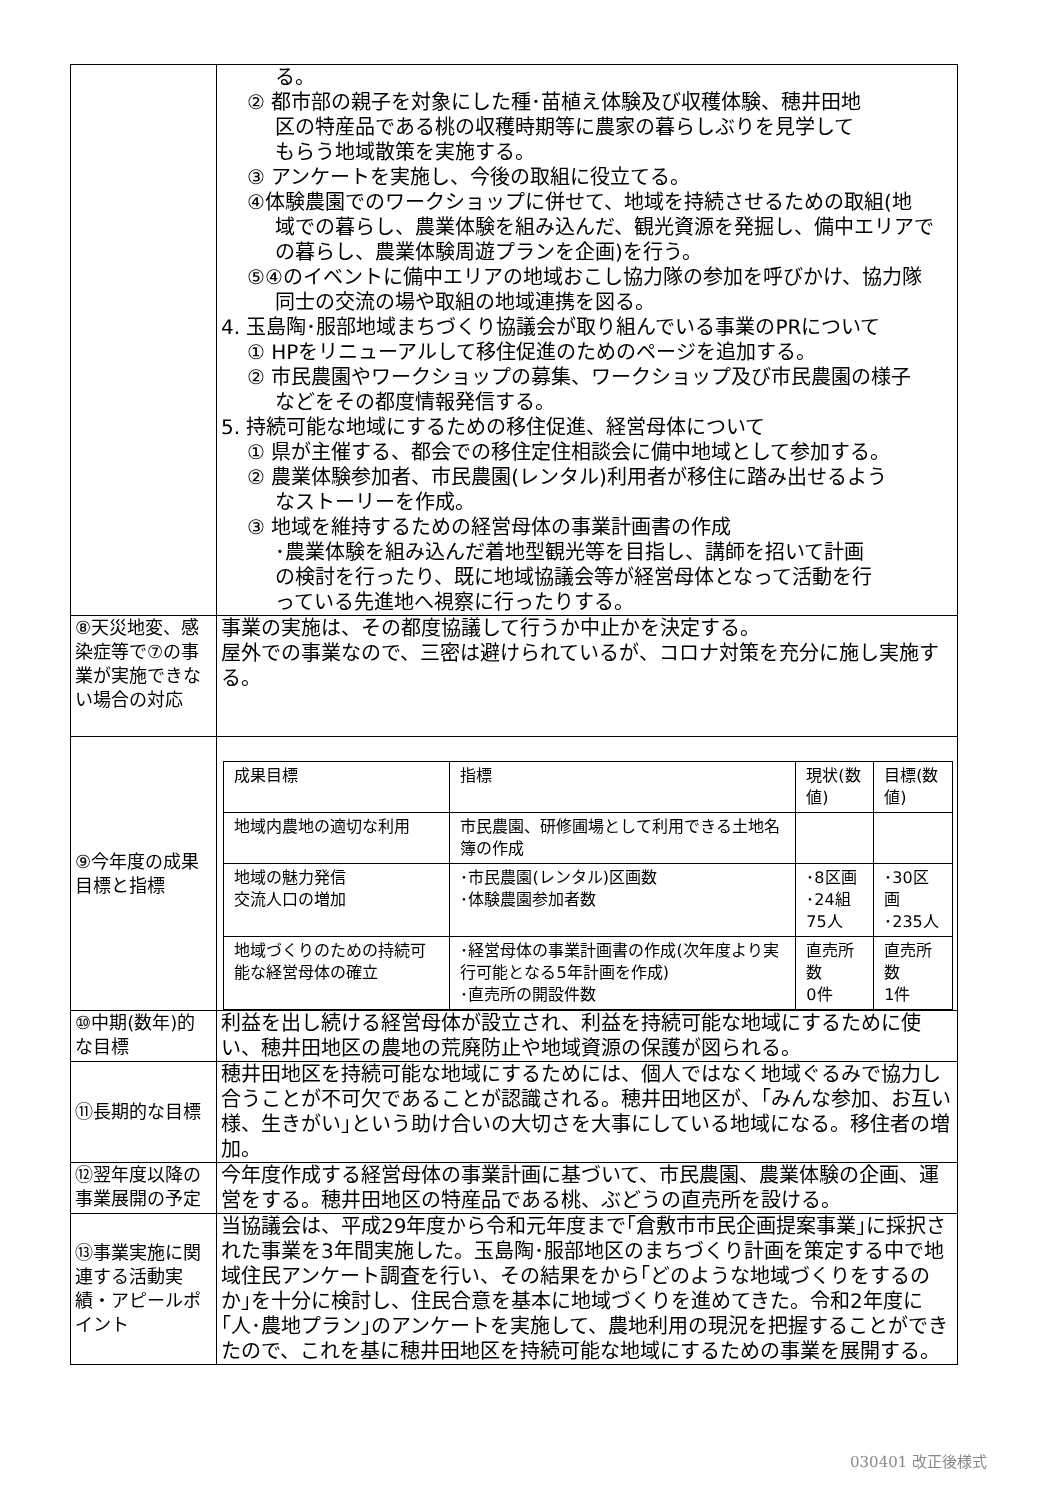| | る。 ② 都市部の親子を対象にした種･苗植え体験及び収穫体験、穂井田地 区の特産品である桃の収穫時期等に農家の暮らしぶりを見学して もらう地域散策を実施する。 ③ アンケートを実施し、今後の取組に役立てる。 ④体験農園でのワークショップに併せて、地域を持続させるための取組(地 域での暮らし、農業体験を組み込んだ、観光資源を発掘し、備中エリアで の暮らし、農業体験周遊プランを企画)を行う。 ⑤④のイベントに備中エリアの地域おこし協力隊の参加を呼びかけ、協力隊 同士の交流の場や取組の地域連携を図る。 4. 玉島陶･服部地域まちづくり協議会が取り組んでいる事業のPRについて ① HPをリニューアルして移住促進のためのページを追加する。 ② 市民農園やワークショップの募集、ワークショップ及び市民農園の様子 などをその都度情報発信する。 5. 持続可能な地域にするための移住促進、経営母体について ① 県が主催する、都会での移住定住相談会に備中地域として参加する。 ② 農業体験参加者、市民農園(レンタル)利用者が移住に踏み出せるよう なストーリーを作成。 ③ 地域を維持するための経営母体の事業計画書の作成 ･農業体験を組み込んだ着地型観光等を目指し、講師を招いて計画 の検討を行ったり、既に地域協議会等が経営母体となって活動を行 っている先進地へ視察に行ったりする。 |
| ⑧天災地変、感染症等で⑦の事業が実施できない場合の対応 | 事業の実施は、その都度協議して行うか中止かを決定する。 屋外での事業なので、三密は避けられているが、コロナ対策を充分に施し実施する。 |
| ⑨今年度の成果目標と指標 | / 成果目標 / 指標 / 現状(数値) / 目標(数値) / / 地域内農地の適切な利用 / 市民農園、研修圃場として利用できる土地名簿の作成 / / / / 地域の魅力発信 交流人口の増加 / ･市民農園(レンタル)区画数 ･体験農園参加者数 / ･8区画 ･24組75人 / ･30区画 ･235人 / / 地域づくりのための持続可能な経営母体の確立 / ･経営母体の事業計画書の作成(次年度より実行可能となる5年計画を作成) ･直売所の開設件数 / 直売所数 0件 / 直売所数 1件 / |
| ⑩中期(数年)的な目標 | 利益を出し続ける経営母体が設立され、利益を持続可能な地域にするために使い、穂井田地区の農地の荒廃防止や地域資源の保護が図られる。 |
| ⑪長期的な目標 | 穂井田地区を持続可能な地域にするためには、個人ではなく地域ぐるみで協力し合うことが不可欠であることが認識される。穂井田地区が、｢みんな参加、お互い様、生きがい｣という助け合いの大切さを大事にしている地域になる。移住者の増加。 |
| ⑫翌年度以降の事業展開の予定 | 今年度作成する経営母体の事業計画に基づいて、市民農園、農業体験の企画、運営をする。穂井田地区の特産品である桃、ぶどうの直売所を設ける。 |
| ⑬事業実施に関連する活動実績・アピールポイント | 当協議会は、平成29年度から令和元年度まで｢倉敷市市民企画提案事業｣に採択された事業を3年間実施した。玉島陶･服部地区のまちづくり計画を策定する中で地域住民アンケート調査を行い、その結果をから｢どのような地域づくりをするのか｣を十分に検討し、住民合意を基本に地域づくりを進めてきた。令和2年度に｢人･農地プラン｣のアンケートを実施して、農地利用の現況を把握することができたので、これを基に穂井田地区を持続可能な地域にするための事業を展開する。 |
030401 改正後様式